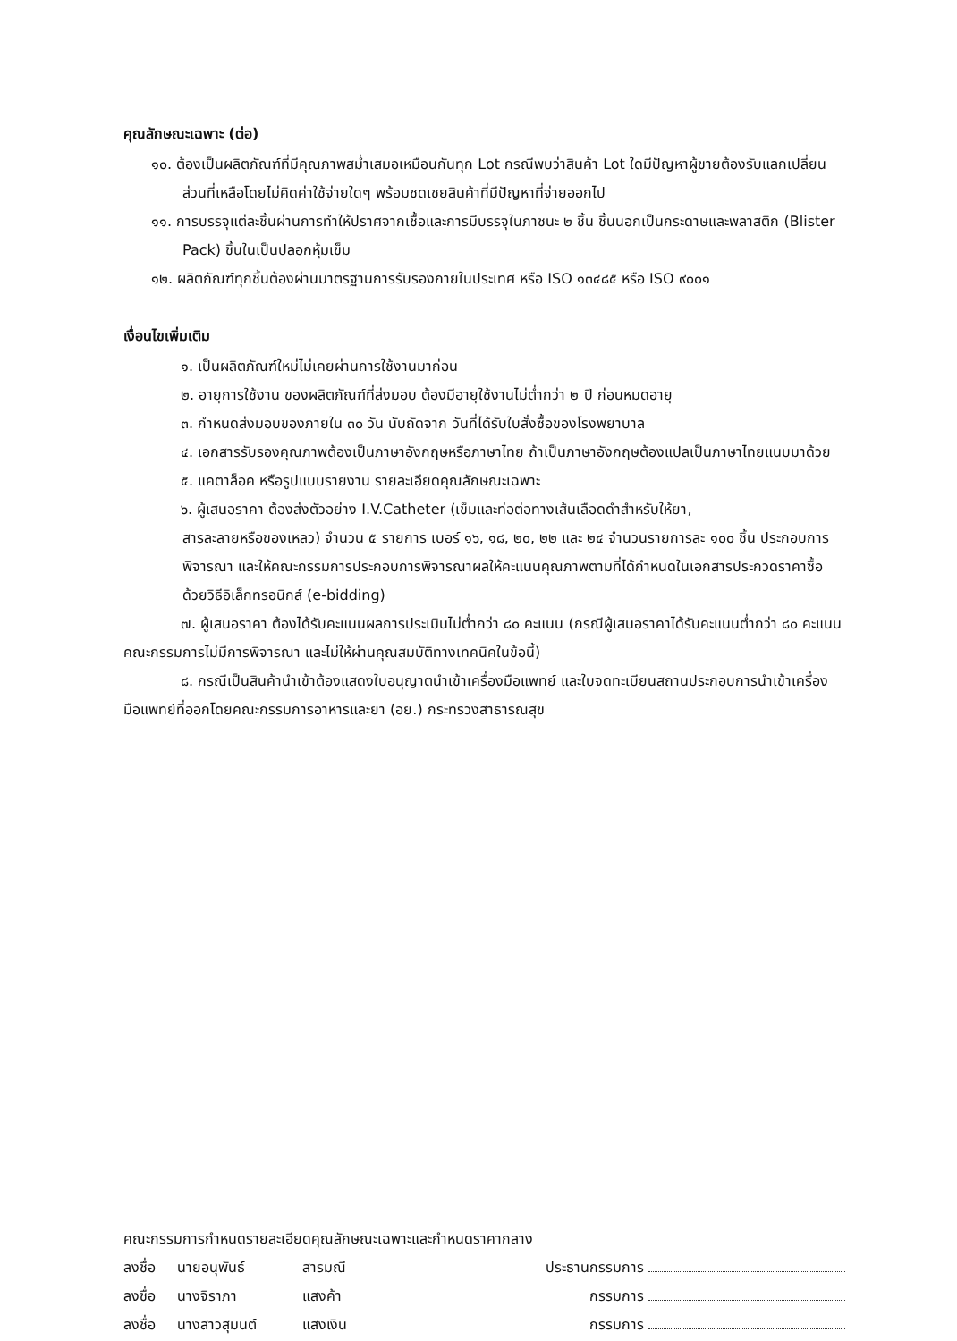คุณลักษณะเฉพาะ (ต่อ)
๑๐. ต้องเป็นผลิตภัณฑ์ที่มีคุณภาพสม่ำเสมอเหมือนกันทุก Lot กรณีพบว่าสินค้า Lot ใดมีปัญหาผู้ขายต้องรับแลกเปลี่ยนส่วนที่เหลือโดยไม่คิดค่าใช้จ่ายใดๆ พร้อมชดเชยสินค้าที่มีปัญหาที่จ่ายออกไป
๑๑. การบรรจุแต่ละชิ้นผ่านการทำให้ปราศจากเชื้อและการมีบรรจุในภาชนะ ๒ ชิ้น ชิ้นนอกเป็นกระดาษและพลาสติก (Blister Pack) ชิ้นในเป็นปลอกหุ้มเข็ม
๑๒. ผลิตภัณฑ์ทุกชิ้นต้องผ่านมาตรฐานการรับรองภายในประเทศ หรือ ISO ๑๓๔๘๕ หรือ ISO ๙๐๐๑
เงื่อนไขเพิ่มเติม
๑. เป็นผลิตภัณฑ์ใหม่ไม่เคยผ่านการใช้งานมาก่อน
๒. อายุการใช้งาน ของผลิตภัณฑ์ที่ส่งมอบ ต้องมีอายุใช้งานไม่ต่ำกว่า ๒ ปี ก่อนหมดอายุ
๓. กำหนดส่งมอบของภายใน ๓๐ วัน นับถัดจาก วันที่ได้รับใบสั่งซื้อของโรงพยาบาล
๔. เอกสารรับรองคุณภาพต้องเป็นภาษาอังกฤษหรือภาษาไทย ถ้าเป็นภาษาอังกฤษต้องแปลเป็นภาษาไทยแนบมาด้วย
๕. แคตาล็อค หรือรูปแบบรายงาน รายละเอียดคุณลักษณะเฉพาะ
๖. ผู้เสนอราคา ต้องส่งตัวอย่าง I.V.Catheter (เข็มและท่อต่อทางเส้นเลือดดำสำหรับให้ยา,
สารละลายหรือของเหลว) จำนวน ๕ รายการ เบอร์ ๑๖, ๑๘, ๒๐, ๒๒ และ ๒๔ จำนวนรายการละ ๑๐๐ ชิ้น ประกอบการพิจารณา และให้คณะกรรมการประกอบการพิจารณาผลให้คะแนนคุณภาพตามที่ได้กำหนดในเอกสารประกวดราคาซื้อด้วยวิธีอิเล็กทรอนิกส์ (e-bidding)
๗. ผู้เสนอราคา ต้องได้รับคะแนนผลการประเมินไม่ต่ำกว่า ๘๐ คะแนน (กรณีผู้เสนอราคาได้รับคะแนนต่ำกว่า ๘๐ คะแนน คณะกรรมการไม่มีการพิจารณา และไม่ให้ผ่านคุณสมบัติทางเทคนิคในข้อนี้)
๘. กรณีเป็นสินค้านำเข้าต้องแสดงใบอนุญาตนำเข้าเครื่องมือแพทย์ และใบจดทะเบียนสถานประกอบการนำเข้าเครื่องมือแพทย์ที่ออกโดยคณะกรรมการอาหารและยา (อย.) กระทรวงสาธารณสุข
คณะกรรมการกำหนดรายละเอียดคุณลักษณะเฉพาะและกำหนดราคากลาง
ลงชื่อ นายอนุพันธ์ สารมณี ประธานกรรมการ
ลงชื่อ นางจิราภา แสงค้า กรรมการ
ลงชื่อ นางสาวสุมนต์ แสงเงิน กรรมการ